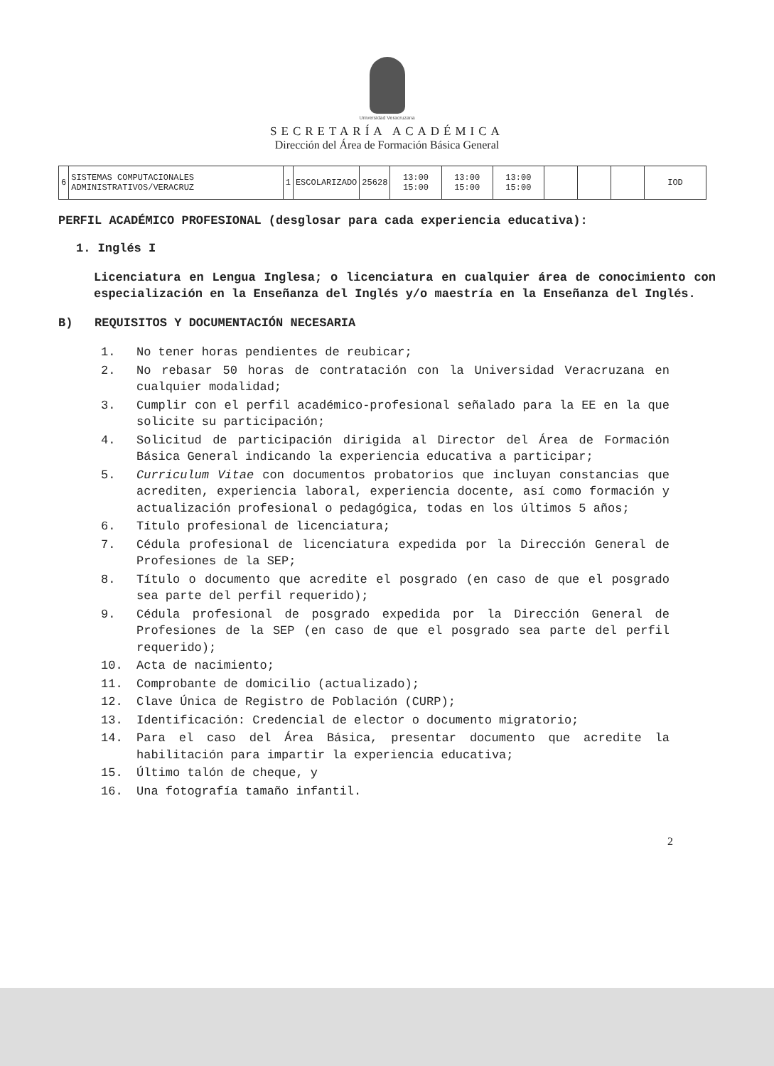Universidad Veracruzana
SECRETARÍA ACADÉMICA
Dirección del Área de Formación Básica General
| 6 | SISTEMAS COMPUTACIONALES ADMINISTRATIVOS/VERACRUZ | 1 | ESCOLARIZADO | 25628 | 13:00 15:00 | 13:00 15:00 | 13:00 15:00 | | | | IOD |
PERFIL ACADÉMICO PROFESIONAL (desglosar para cada experiencia educativa):
1. Inglés I
Licenciatura en Lengua Inglesa; o licenciatura en cualquier área de conocimiento con especialización en la Enseñanza del Inglés y/o maestría en la Enseñanza del Inglés.
B) REQUISITOS Y DOCUMENTACIÓN NECESARIA
1. No tener horas pendientes de reubicar;
2. No rebasar 50 horas de contratación con la Universidad Veracruzana en cualquier modalidad;
3. Cumplir con el perfil académico-profesional señalado para la EE en la que solicite su participación;
4. Solicitud de participación dirigida al Director del Área de Formación Básica General indicando la experiencia educativa a participar;
5. Curriculum Vitae con documentos probatorios que incluyan constancias que acrediten, experiencia laboral, experiencia docente, así como formación y actualización profesional o pedagógica, todas en los últimos 5 años;
6. Título profesional de licenciatura;
7. Cédula profesional de licenciatura expedida por la Dirección General de Profesiones de la SEP;
8. Título o documento que acredite el posgrado (en caso de que el posgrado sea parte del perfil requerido);
9. Cédula profesional de posgrado expedida por la Dirección General de Profesiones de la SEP (en caso de que el posgrado sea parte del perfil requerido);
10. Acta de nacimiento;
11. Comprobante de domicilio (actualizado);
12. Clave Única de Registro de Población (CURP);
13. Identificación: Credencial de elector o documento migratorio;
14. Para el caso del Área Básica, presentar documento que acredite la habilitación para impartir la experiencia educativa;
15. Último talón de cheque, y
16. Una fotografía tamaño infantil.
2